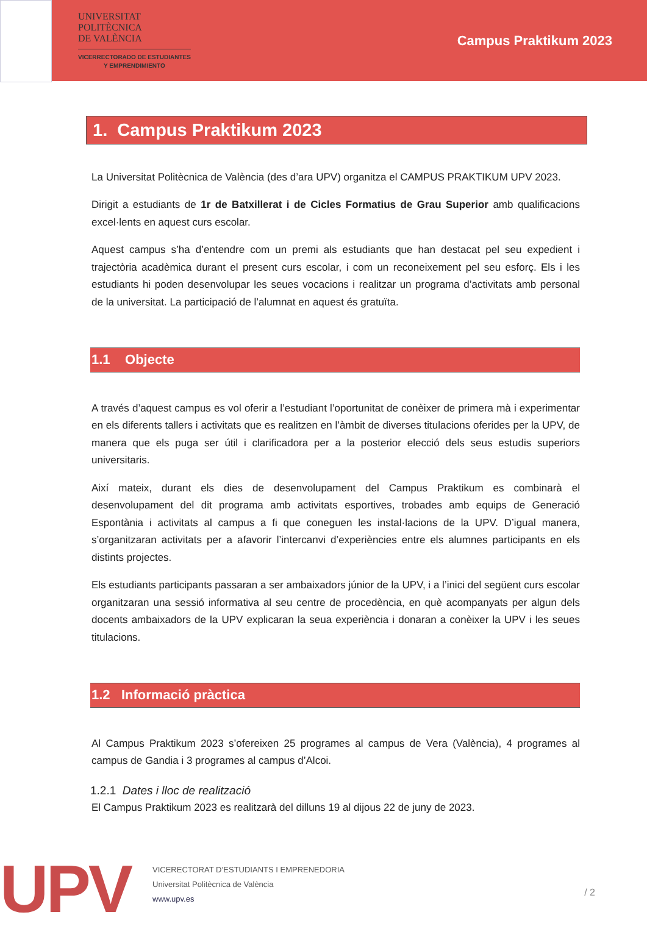UNIVERSITAT
POLITÈCNICA
DE VALÈNCIA
VICERRECTORADO DE ESTUDIANTES
Y EMPRENDIMIENTO
Campus Praktikum 2023
1. Campus Praktikum 2023
La Universitat Politècnica de València (des d’ara UPV) organitza el CAMPUS PRAKTIKUM UPV 2023.
Dirigit a estudiants de 1r de Batxillerat i de Cicles Formatius de Grau Superior amb qualificacions excel·lents en aquest curs escolar.
Aquest campus s’ha d’entendre com un premi als estudiants que han destacat pel seu expedient i trajectòria acadèmica durant el present curs escolar, i com un reconeixement pel seu esforç. Els i les estudiants hi poden desenvolupar les seues vocacions i realitzar un programa d’activitats amb personal de la universitat. La participació de l’alumnat en aquest és gratuïta.
1.1 Objecte
A través d’aquest campus es vol oferir a l’estudiant l’oportunitat de conèixer de primera mà i experimentar en els diferents tallers i activitats que es realitzen en l’àmbit de diverses titulacions oferides per la UPV, de manera que els puga ser útil i clarificadora per a la posterior elecció dels seus estudis superiors universitaris.
Així mateix, durant els dies de desenvolupament del Campus Praktikum es combinarà el desenvolupament del dit programa amb activitats esportives, trobades amb equips de Generació Espontània i activitats al campus a fi que coneguen les instal·lacions de la UPV. D’igual manera, s’organitzaran activitats per a afavorir l’intercanvi d’experiències entre els alumnes participants en els distints projectes.
Els estudiants participants passaran a ser ambaixadors júnior de la UPV, i a l’inici del següent curs escolar organitzaran una sessió informativa al seu centre de procedència, en què acompanyats per algun dels docents ambaixadors de la UPV explicaran la seua experiència i donaran a conèixer la UPV i les seues titulacions.
1.2 Informació pràctica
Al Campus Praktikum 2023 s’ofereixen 25 programes al campus de Vera (València), 4 programes al campus de Gandia i 3 programes al campus d’Alcoi.
1.2.1 Dates i lloc de realització
El Campus Praktikum 2023 es realitzarà del dilluns 19 al dijous 22 de juny de 2023.
UPV
VICERECTORAT D’ESTUDIANTS I EMPRENEDORIA
Universitat Politècnica de València
www.upv.es
/ 2